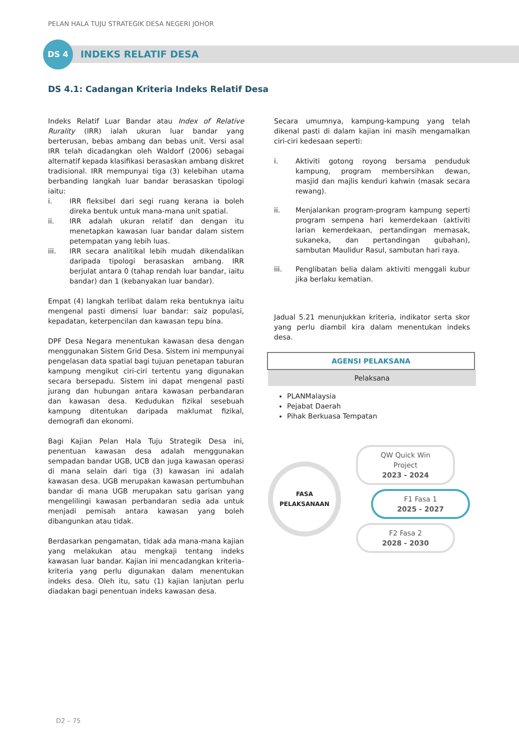PELAN HALA TUJU STRATEGIK DESA NEGERI JOHOR
DS 4
INDEKS RELATIF DESA
DS 4.1: Cadangan Kriteria Indeks Relatif Desa
Indeks Relatif Luar Bandar atau Index of Relative Rurality (IRR) ialah ukuran luar bandar yang berterusan, bebas ambang dan bebas unit. Versi asal IRR telah dicadangkan oleh Waldorf (2006) sebagai alternatif kepada klasifikasi berasaskan ambang diskret tradisional. IRR mempunyai tiga (3) kelebihan utama berbanding langkah luar bandar berasaskan tipologi iaitu:
i. IRR fleksibel dari segi ruang kerana ia boleh direka bentuk untuk mana-mana unit spatial.
ii. IRR adalah ukuran relatif dan dengan itu menetapkan kawasan luar bandar dalam sistem petempatan yang lebih luas.
iii. IRR secara analitikal lebih mudah dikendalikan daripada tipologi berasaskan ambang. IRR berjulat antara 0 (tahap rendah luar bandar, iaitu bandar) dan 1 (kebanyakan luar bandar).
Empat (4) langkah terlibat dalam reka bentuknya iaitu mengenal pasti dimensi luar bandar: saiz populasi, kepadatan, keterpencilan dan kawasan tepu bina.
DPF Desa Negara menentukan kawasan desa dengan menggunakan Sistem Grid Desa. Sistem ini mempunyai pengelasan data spatial bagi tujuan penetapan taburan kampung mengikut ciri-ciri tertentu yang digunakan secara bersepadu. Sistem ini dapat mengenal pasti jurang dan hubungan antara kawasan perbandaran dan kawasan desa. Kedudukan fizikal sesebuah kampung ditentukan daripada maklumat fizikal, demografi dan ekonomi.
Bagi Kajian Pelan Hala Tuju Strategik Desa ini, penentuan kawasan desa adalah menggunakan sempadan bandar UGB, UCB dan juga kawasan operasi di mana selain dari tiga (3) kawasan ini adalah kawasan desa. UGB merupakan kawasan pertumbuhan bandar di mana UGB merupakan satu garisan yang mengelilingi kawasan perbandaran sedia ada untuk menjadi pemisah antara kawasan yang boleh dibangunkan atau tidak.
Berdasarkan pengamatan, tidak ada mana-mana kajian yang melakukan atau mengkaji tentang indeks kawasan luar bandar. Kajian ini mencadangkan kriteria-kriteria yang perlu digunakan dalam menentukan indeks desa. Oleh itu, satu (1) kajian lanjutan perlu diadakan bagi penentuan indeks kawasan desa.
Secara umumnya, kampung-kampung yang telah dikenal pasti di dalam kajian ini masih mengamalkan ciri-ciri kedesaan seperti:
i. Aktiviti gotong royong bersama penduduk kampung, program membersihkan dewan, masjid dan majlis kenduri kahwin (masak secara rewang).
ii. Menjalankan program-program kampung seperti program sempena hari kemerdekaan (aktiviti larian kemerdekaan, pertandingan memasak, sukaneka, dan pertandingan gubahan), sambutan Maulidur Rasul, sambutan hari raya.
iii. Penglibatan belia dalam aktiviti menggali kubur jika berlaku kematian.
Jadual 5.21 menunjukkan kriteria, indikator serta skor yang perlu diambil kira dalam menentukan indeks desa.
AGENSI PELAKSANA
Pelaksana
PLANMalaysia
Pejabat Daerah
Pihak Berkuasa Tempatan
FASA
PELAKSANAAN
QW Quick Win Project
2023 - 2024
F1 Fasa 1
2025 - 2027
F2 Fasa 2
2028 - 2030
D2 – 75